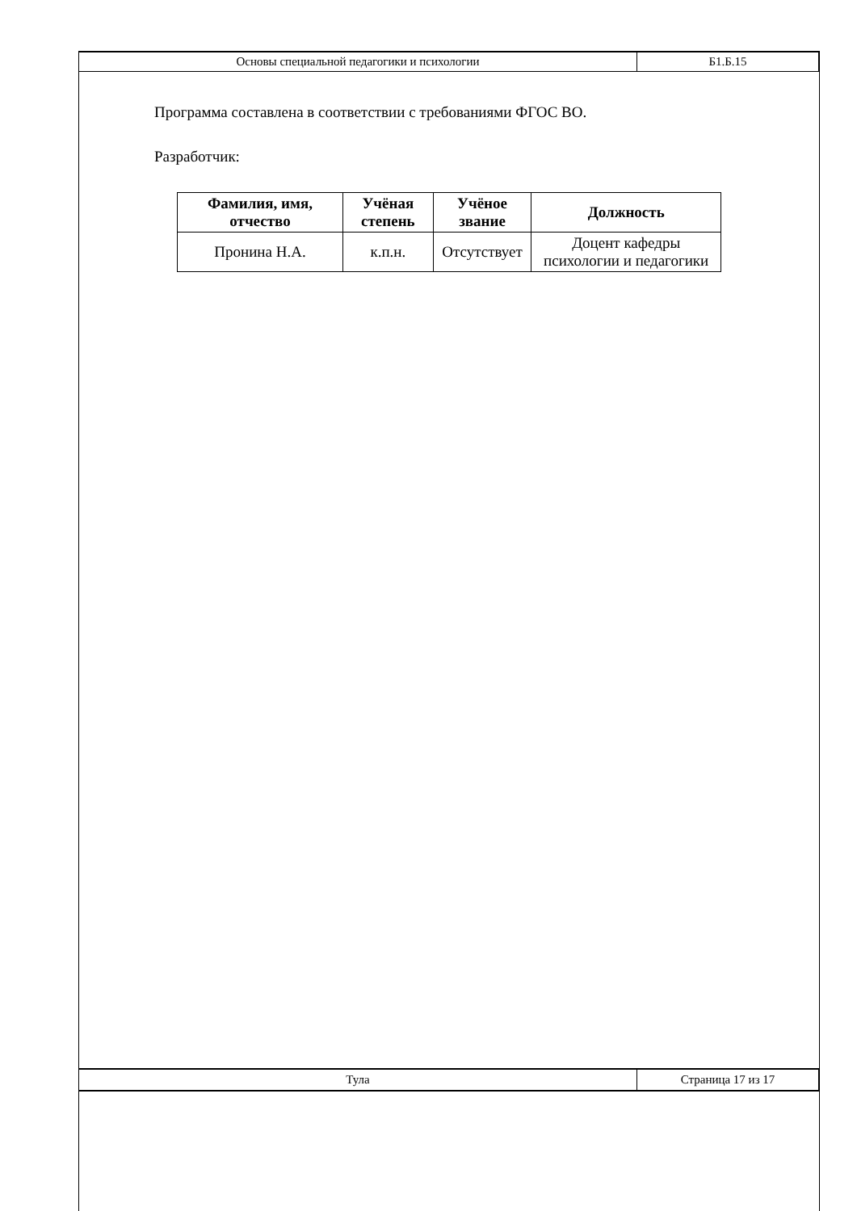| Основы специальной педагогики и психологии | Б1.Б.15 |
Программа составлена в соответствии с требованиями ФГОС ВО.
Разработчик:
| Фамилия, имя, отчество | Учёная степень | Учёное звание | Должность |
| --- | --- | --- | --- |
| Пронина Н.А. | к.п.н. | Отсутствует | Доцент кафедры психологии и педагогики |
| Тула | Страница 17 из 17 |